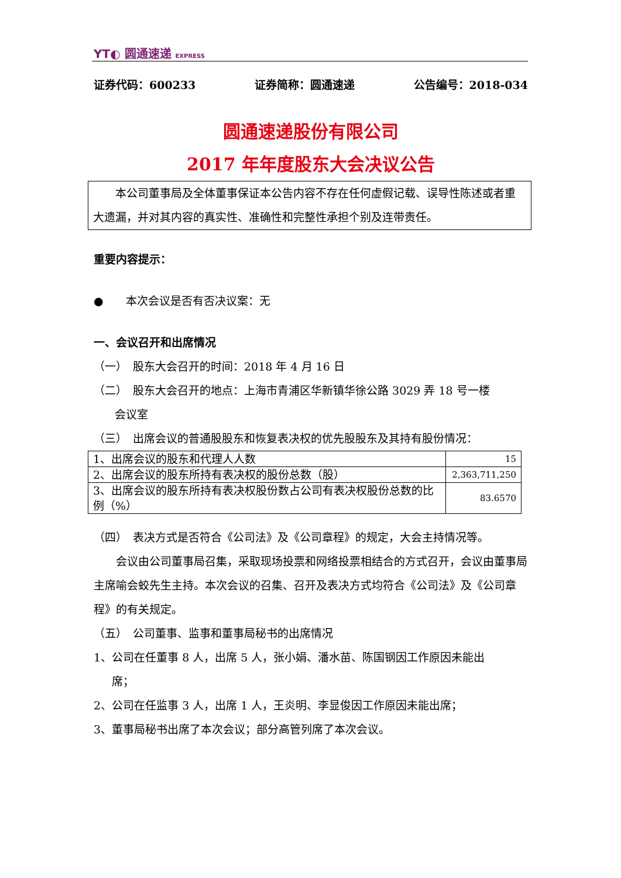YT◐ 圆通速递 EXPRESS
证券代码：600233 证券简称：圆通速递 公告编号：2018-034
圆通速递股份有限公司
2017 年年度股东大会决议公告
　　本公司董事局及全体董事保证本公告内容不存在任何虚假记载、误导性陈述或者重大遗漏，并对其内容的真实性、准确性和完整性承担个别及连带责任。
重要内容提示：
●　　本次会议是否有否决议案：无
一、会议召开和出席情况
（一）　股东大会召开的时间：2018 年 4 月 16 日
（二）　股东大会召开的地点：上海市青浦区华新镇华徐公路 3029 弄 18 号一楼
会议室
（三）　出席会议的普通股股东和恢复表决权的优先股股东及其持有股份情况：
| 1、出席会议的股东和代理人人数 | 15 |
| 2、出席会议的股东所持有表决权的股份总数（股） | 2,363,711,250 |
| 3、出席会议的股东所持有表决权股份数占公司有表决权股份总数的比例（%） | 83.6570 |
（四）　表决方式是否符合《公司法》及《公司章程》的规定，大会主持情况等。
　　会议由公司董事局召集，采取现场投票和网络投票相结合的方式召开，会议由董事局主席喻会蛟先生主持。本次会议的召集、召开及表决方式均符合《公司法》及《公司章程》的有关规定。
（五）　公司董事、监事和董事局秘书的出席情况
1、公司在任董事 8 人，出席 5 人，张小娟、潘水苗、陈国钢因工作原因未能出
席；
2、公司在任监事 3 人，出席 1 人，王炎明、李显俊因工作原因未能出席；
3、董事局秘书出席了本次会议；部分高管列席了本次会议。